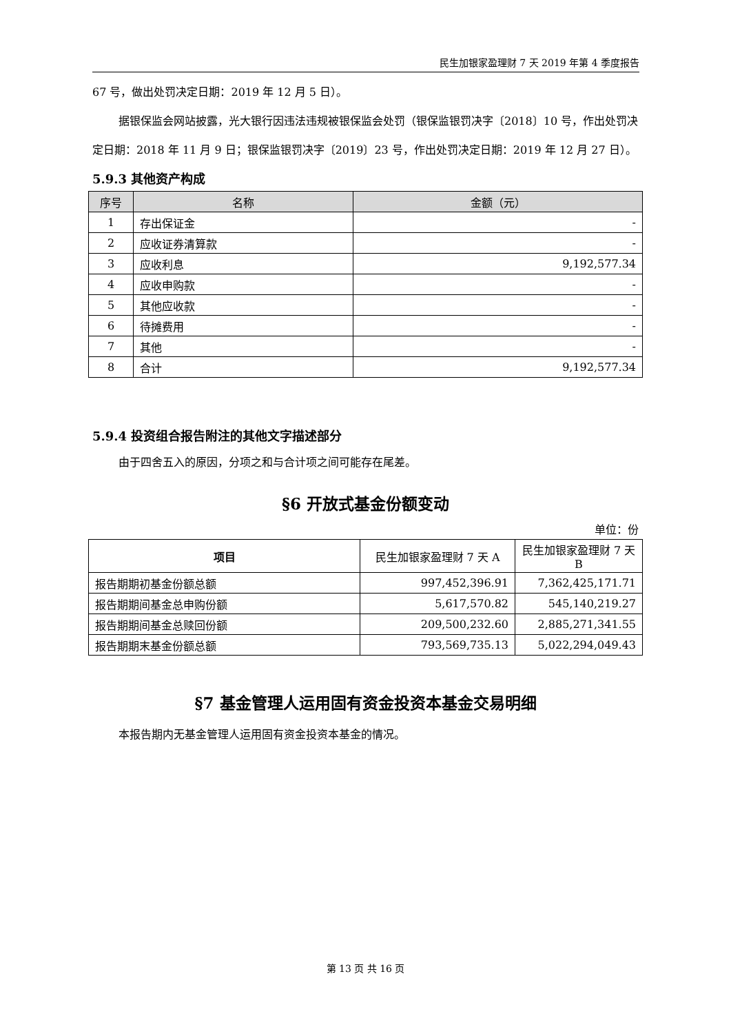民生加银家盈理财 7 天 2019 年第 4 季度报告
67 号，做出处罚决定日期：2019 年 12 月 5 日）。
据银保监会网站披露，光大银行因违法违规被银保监会处罚（银保监银罚决字〔2018〕10 号，作出处罚决定日期：2018 年 11 月 9 日；银保监银罚决字〔2019〕23 号，作出处罚决定日期：2019 年 12 月 27 日）。
5.9.3 其他资产构成
| 序号 | 名称 | 金额（元） |
| --- | --- | --- |
| 1 | 存出保证金 | - |
| 2 | 应收证券清算款 | - |
| 3 | 应收利息 | 9,192,577.34 |
| 4 | 应收申购款 | - |
| 5 | 其他应收款 | - |
| 6 | 待摊费用 | - |
| 7 | 其他 | - |
| 8 | 合计 | 9,192,577.34 |
5.9.4 投资组合报告附注的其他文字描述部分
由于四舍五入的原因，分项之和与合计项之间可能存在尾差。
§6 开放式基金份额变动
单位：份
| 项目 | 民生加银家盈理财 7 天 A | 民生加银家盈理财 7 天 B |
| --- | --- | --- |
| 报告期期初基金份额总额 | 997,452,396.91 | 7,362,425,171.71 |
| 报告期期间基金总申购份额 | 5,617,570.82 | 545,140,219.27 |
| 报告期期间基金总赎回份额 | 209,500,232.60 | 2,885,271,341.55 |
| 报告期期末基金份额总额 | 793,569,735.13 | 5,022,294,049.43 |
§7 基金管理人运用固有资金投资本基金交易明细
本报告期内无基金管理人运用固有资金投资本基金的情况。
第 13 页 共 16 页